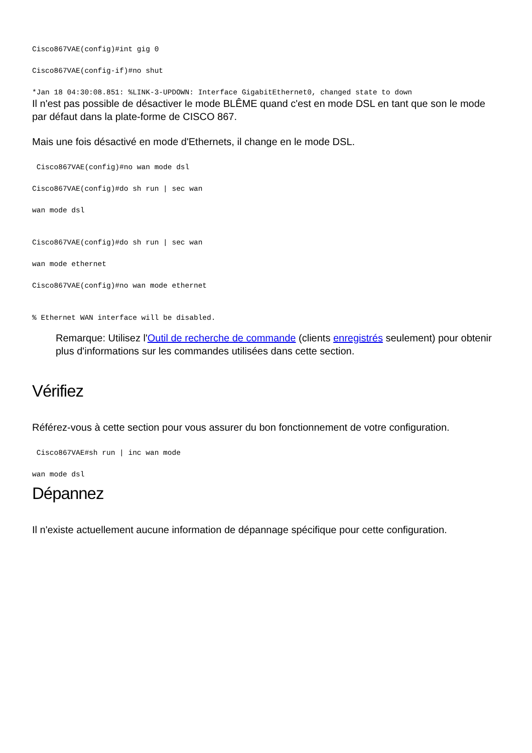Cisco867VAE(config)#int gig 0
Cisco867VAE(config-if)#no shut
*Jan 18 04:30:08.851: %LINK-3-UPDOWN: Interface GigabitEthernet0, changed state to down
Il n'est pas possible de désactiver le mode BLÊME quand c'est en mode DSL en tant que son le mode par défaut dans la plate-forme de CISCO 867.
Mais une fois désactivé en mode d'Ethernets, il change en le mode DSL.
Cisco867VAE(config)#no wan mode dsl
Cisco867VAE(config)#do sh run | sec wan
wan mode dsl
Cisco867VAE(config)#do sh run | sec wan
wan mode ethernet
Cisco867VAE(config)#no wan mode ethernet
% Ethernet WAN interface will be disabled.
Remarque: Utilisez l'Outil de recherche de commande (clients enregistrés seulement) pour obtenir plus d'informations sur les commandes utilisées dans cette section.
Vérifiez
Référez-vous à cette section pour vous assurer du bon fonctionnement de votre configuration.
Cisco867VAE#sh run | inc wan mode
wan mode dsl
Dépannez
Il n'existe actuellement aucune information de dépannage spécifique pour cette configuration.